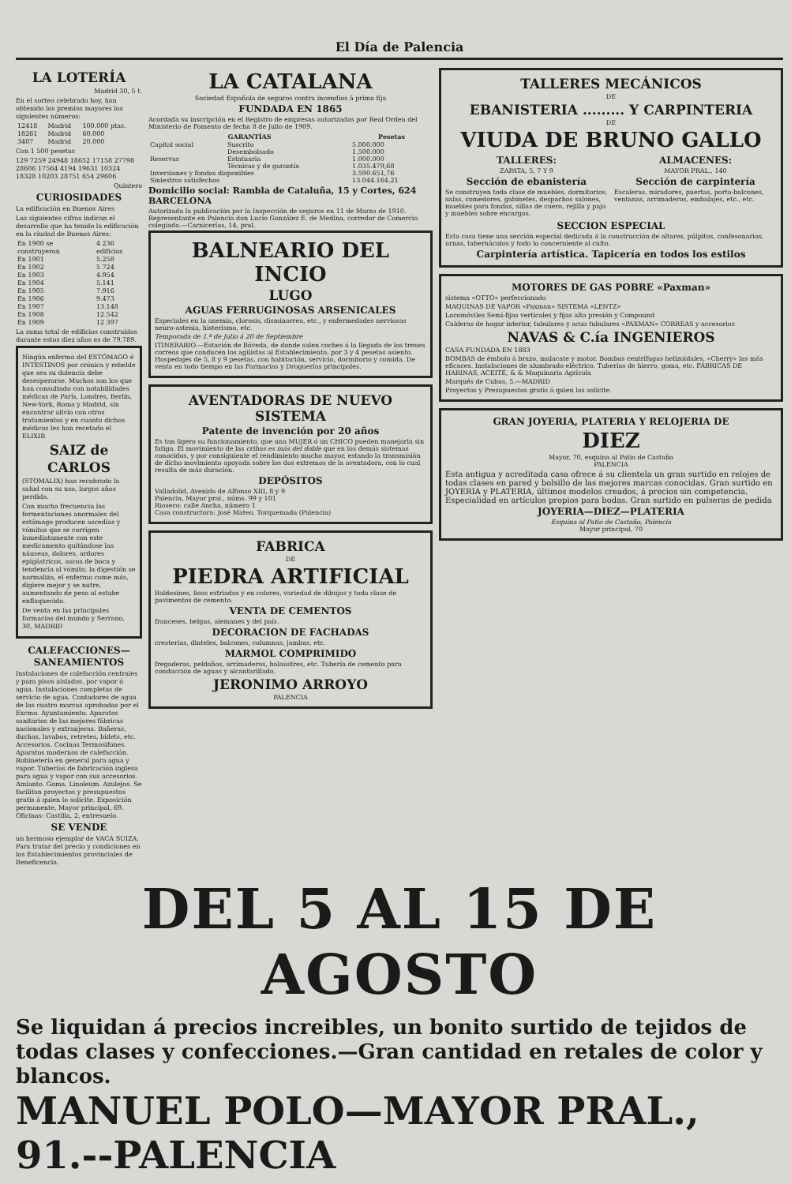El Día de Palencia
LA LOTERÍA
Madrid 30, 5 t.
En el sorteo celebrado hoy, han obtenido los premios mayores los siguientes números:
| 12418 | Madrid | 100.000 ptas. |
| 18261 | Madrid | 60.000 |
| 3407 | Madrid | 20.000 |
Con 1 500 pesetas
129 7259 24948 18652 17158 27798 28606 17564 4194 19631 10324 18328 10203 28751 654 29606
Quintero
CURIOSIDADES
La edificación en Buenos Aires
Las siguientes cifras indican el desarrollo que ha tenido la edificación en la ciudad de Buenos Aires:
| En 1900 se construyeron | 4 236 edificios |
| En 1901 | 5.258 |
| En 1902 | 5 724 |
| En 1903 | 4.954 |
| En 1904 | 5.141 |
| En 1905 | 7.916 |
| En 1906 | 9.473 |
| En 1907 | 13.148 |
| En 1908 | 12.542 |
| En 1909 | 12 397 |
La suma total de edificios construídos durante estos diez años es de 79.789.
Ningún enfermo del ESTÓMAGO é INTESTINOS por crónica y rebelde que sea su dolencia debe desesperarse. Muchos son los que han consultado con notabilidades médicas de París, Londres, Berlín, New-York, Roma y Madrid, sin encontrar alivio con otros tratamientos y en cuanto dichos médicos les han recetado el ELIXIR
SAIZ de CARLOS
(STOMALIX) han recobrado la salud con su uso, largos años perdida.
Con mucha frecuencia las fermentaciones anormales del estómago producen ascedías y vómitos que se corrigen inmediatamente con este medicamento quitándose las náuseas, dolores, ardores epigástricos, ascos de boca y tendencia al vómito, la digestión se normaliza, el enfermo come más, digiere mejor y se nutre, aumentando de peso al estabe enflaquecido.
De venta en las principales farmacias del mundo y Serrano, 30, MADRID
CALEFACCIONES—SANEAMIENTOS
Instalaciones de calefacción centrales y para pisos aislados, por vapor ó agua. Instalaciones completas de servicio de agua. Contadores de agua de las cuatro marcas aprobadas por el Excmo. Ayuntamiento. Aparatos sanitarios de las mejores fábricas nacionales y extranjeras. Bañeras, duchas, lavabos, retretes, bidets, etc. Accesorios. Cocinas Termosifones. Aparatos modernos de calefacción. Robinetería en general para agua y vapor. Tuberías de fabricación inglesa para agua y vapor con sus accesorios. Amianto. Goma. Linoleum. Azulejos. Se facilitan proyectos y presupuestos gratis á quien lo solicite. Exposición permanente, Mayor principal, 69. Oficinas: Castilla, 2, entresuelo.
SE VENDE
un hermoso ejemplar de VACA SUIZA. Para tratar del precio y condiciones en los Establecimientos provinciales de Beneficencia.
LA CATALANA
Sociedad Española de seguros contra incendios á prima fija
FUNDADA EN 1865
Acordada su inscripción en el Registro de empresas autorizadas por Real Orden del Ministerio de Fomento de fecha 8 de Julio de 1909.
| GARANTÍAS | | Pesetas |
| --- | --- | --- |
| Capital social | Suscrito | 5.000.000 |
| | Desembolsado | 1.500.000 |
| Reservas | Estatuaria | 1.000.000 |
| | Técnicas y de garantía | 1.035.479,68 |
| Inversiones y fondos disponibles | | 3.590.651,76 |
| Siniestros satisfechos | | 13.044.164,21 |
Domicilio social: Rambla de Cataluña, 15 y Cortes, 624 BARCELONA
Autorizada la publicación por la Inspección de seguros en 11 de Marzo de 1910. Representante en Palencia don Lucio González E. de Medina, corredor de Comercio colegiado.—Carnicerías, 14, pral.
BALNEARIO DEL INCIO
LUGO
AGUAS FERRUGINOSAS ARSENICALES
Especiales en la anemia, clorosis, disminorrea, etc., y enfermedades nerviosas neuro-astenia, histerismo, etc.
Temporada de 1.º de Julio á 20 de Septiembre
ITINERARIO.—Estación de Bóveda, de donde salen coches á la llegada de los trenes correos que conducen los agüistas al Establecimiento, por 3 y 4 pesetas asiento. Hospedajes de 5, 8 y 9 pesetas, con habitación, servicio, dormitorio y comida. De venta en todo tiempo en las Farmacias y Droguerías principales.
AVENTADORAS DE NUEVO SISTEMA
Patente de invención por 20 años
Es tan ligero su funcionamiento, que una MUJER ó un CHICO pueden manejarla sin fatiga. El movimiento de las cribas es más del doble que en los demás sistemas conocidos, y por consiguiente el rendimiento mucho mayor, estando la transmisión de dicho movimiento apoyada sobre los dos extremos de la aventadora, con lo cual resulta de más duración.
DEPÓSITOS
Valladolid, Avenida de Alfonso XIII, 8 y 9
Palencia, Mayor pral., núms. 99 y 101
Rioseco: calle Ancha, número 1
Casa constructora: José Mateo, Torquemada (Palencia)
FABRICA
DE
PIEDRA ARTIFICIAL
Baldosines, lisos estriados y en colores, variedad de dibujos y toda clase de pavimentos de cemento.
VENTA DE CEMENTOS
franceses, belgas, alemanes y del país.
DECORACION DE FACHADAS
cresterías, dinteles, balcones, columnas, jambas, etc.
MARMOL COMPRIMIDO
fregaderas, peldaños, arrimaderos, balaustres, etc. Tubería de cemento para conducción de aguas y alcantarillado.
JERONIMO ARROYO
PALENCIA
TALLERES MECÁNICOS
DE
EBANISTERIA ......... Y CARPINTERIA
DE
VIUDA DE BRUNO GALLO
TALLERES:
ZAPATA, 5, 7 Y 9
Sección de ebanistería
Se construyen toda clase de muebles, dormitorios, salas, comedores, gabinetes, despachos salones, muebles para fondas, sillas de cuero, rejilla y paja y muebles sobre encargos.
ALMACENES:
MAYOR PRAL., 140
Sección de carpintería
Escaleras, miradores, puertas, porta-balcones, ventanas, arrimaderos, embalajes, etc., etc.
SECCION ESPECIAL
Esta casa tiene una sección especial dedicada á la construcción de altares, púlpitos, confesonarios, urnas, tabernáculos y todo lo concerniente al culto.
Carpintería artística. Tapicería en todos los estilos
MOTORES DE GAS POBRE «Paxman»
sistema «OTTO» perfeccionado
MAQUINAS DE VAPOR «Paxman» SISTEMA «LENTZ»
Locomóviles Semi-fijas verticales y fijas alta presión y Compound
Calderas de hogar interior, tubulares y acuo tubulares «PAXMAN» CORREAS y accesorios
NAVAS & C.ía INGENIEROS
CASA FUNDADA EN 1883
BOMBAS de émbolo á brazo, malacate y motor. Bombas centrífugas helizoidales, «Cherry» las más eficaces. Instalaciones de alumbrado eléctrico. Tuberías de hierro, goma, etc. FÁBRICAS DE HARINAS, ACEITE, & & Maquinaria Agrícola
Marqués de Cubas, 5.—MADRID
Proyectos y Presupuestos gratis á quien los solicite.
GRAN JOYERIA, PLATERIA Y RELOJERIA DE
DIEZ
Mayor, 70, esquina al Patio de Castaño
PALENCIA
Esta antigua y acreditada casa ofrece á su clientela un gran surtido en relojes de todas clases en pared y bolsillo de las mejores marcas conocidas. Gran surtido en JOYERIA y PLATERIA, últimos modelos creados, á precios sin competencia. Especialidad en artículos propios para bodas. Gran surtido en pulseras de pedida
JOYERIA—DIEZ—PLATERIA
Esquina al Patio de Castaño, Palencia
Mayor principal, 70
DEL 5 AL 15 DE AGOSTO
Se liquidan á precios increibles, un bonito surtido de tejidos de todas clases y confecciones.—Gran cantidad en retales de color y blancos.
MANUEL POLO—MAYOR PRAL., 91.--PALENCIA